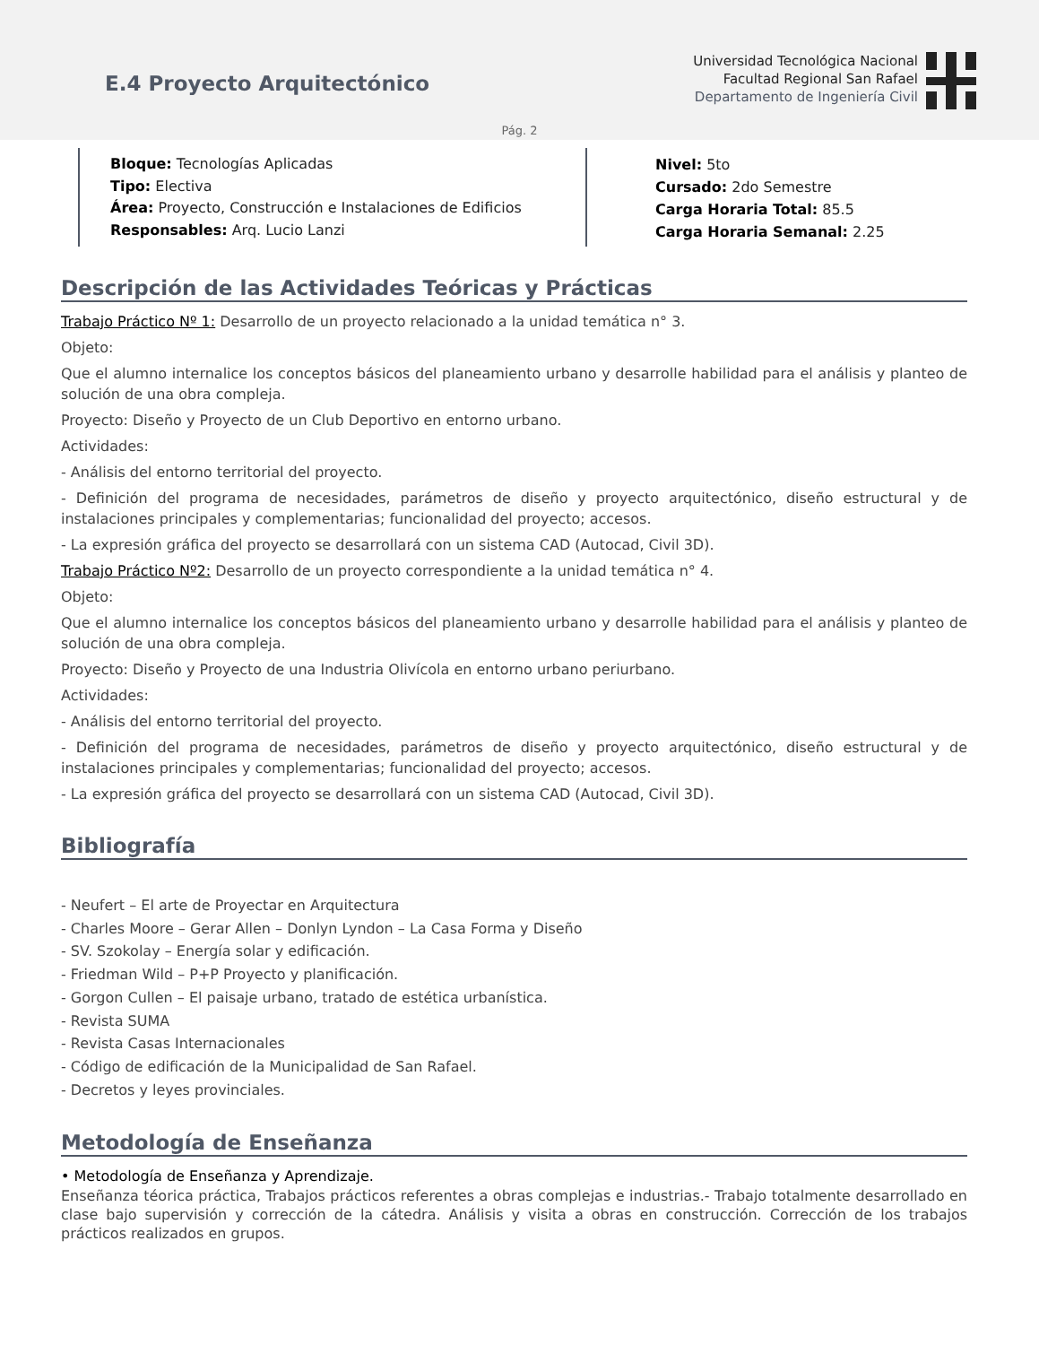E.4 Proyecto Arquitectónico
Universidad Tecnológica Nacional
Facultad Regional San Rafael
Departamento de Ingeniería Civil
Pág. 2
Bloque: Tecnologías Aplicadas
Tipo: Electiva
Área: Proyecto, Construcción e Instalaciones de Edificios
Responsables: Arq. Lucio Lanzi
Nivel: 5to
Cursado: 2do Semestre
Carga Horaria Total: 85.5
Carga Horaria Semanal: 2.25
Descripción de las Actividades Teóricas y Prácticas
Trabajo Práctico Nº 1: Desarrollo de un proyecto relacionado a la unidad temática n° 3.
Objeto:
Que el alumno internalice los conceptos básicos del planeamiento urbano y desarrolle habilidad para el análisis y planteo de solución de una obra compleja.
Proyecto: Diseño y Proyecto de un Club Deportivo en entorno urbano.
Actividades:
- Análisis del entorno territorial del proyecto.
- Definición del programa de necesidades, parámetros de diseño y proyecto arquitectónico, diseño estructural y de instalaciones principales y complementarias; funcionalidad del proyecto; accesos.
- La expresión gráfica del proyecto se desarrollará con un sistema CAD (Autocad, Civil 3D).
Trabajo Práctico Nº2: Desarrollo de un proyecto correspondiente a la unidad temática n° 4.
Objeto:
Que el alumno internalice los conceptos básicos del planeamiento urbano y desarrolle habilidad para el análisis y planteo de solución de una obra compleja.
Proyecto: Diseño y Proyecto de una Industria Olivícola en entorno urbano periurbano.
Actividades:
- Análisis del entorno territorial del proyecto.
- Definición del programa de necesidades, parámetros de diseño y proyecto arquitectónico, diseño estructural y de instalaciones principales y complementarias; funcionalidad del proyecto; accesos.
- La expresión gráfica del proyecto se desarrollará con un sistema CAD (Autocad, Civil 3D).
Bibliografía
- Neufert – El arte de Proyectar en Arquitectura
- Charles Moore – Gerar Allen – Donlyn Lyndon – La Casa Forma y Diseño
- SV. Szokolay – Energía solar y edificación.
- Friedman Wild – P+P Proyecto y planificación.
- Gorgon Cullen – El paisaje urbano, tratado de estética urbanística.
- Revista SUMA
- Revista Casas Internacionales
- Código de edificación de la Municipalidad de San Rafael.
- Decretos y leyes provinciales.
Metodología de Enseñanza
• Metodología de Enseñanza y Aprendizaje.
Enseñanza téorica práctica, Trabajos prácticos referentes a obras complejas e industrias.- Trabajo totalmente desarrollado en clase bajo supervisión y corrección de la cátedra. Análisis y visita a obras en construcción. Corrección de los trabajos prácticos realizados en grupos.